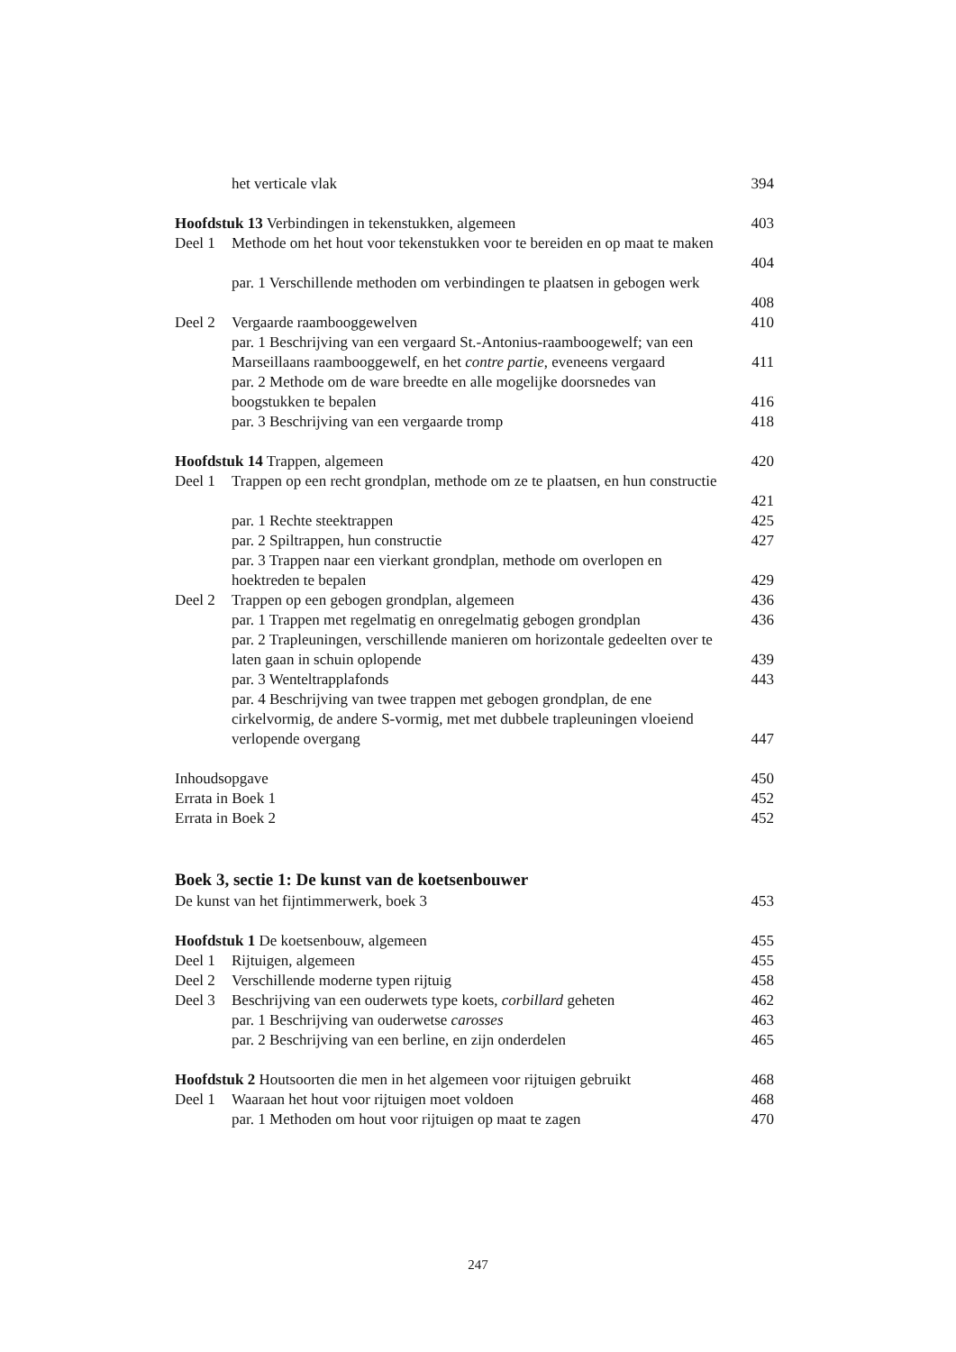het verticale vlak 394
Hoofdstuk 13 Verbindingen in tekenstukken, algemeen
403
Deel 1 Methode om het hout voor tekenstukken voor te bereiden en op maat te maken
404
par. 1 Verschillende methoden om verbindingen te plaatsen in gebogen werk
408
Deel 2 Vergaarde raambooggewelven 410
par. 1 Beschrijving van een vergaard St.-Antonius-raamboogewelf; van een Marseillaans raambooggewelf, en het contre partie, eveneens vergaard
411
par. 2 Methode om de ware breedte en alle mogelijke doorsnedes van boogstukken te bepalen
416
par. 3 Beschrijving van een vergaarde tromp
418
Hoofdstuk 14 Trappen, algemeen 420
Deel 1 Trappen op een recht grondplan, methode om ze te plaatsen, en hun constructie
421
par. 1 Rechte steektrappen 425
par. 2 Spiltrappen, hun constructie
427
par. 3 Trappen naar een vierkant grondplan, methode om overlopen en hoektreden te bepalen
429
Deel 2 Trappen op een gebogen grondplan, algemeen
436
par. 1 Trappen met regelmatig en onregelmatig gebogen grondplan
436
par. 2 Trapleuningen, verschillende manieren om horizontale gedeelten over te laten gaan in schuin oplopende
439
par. 3 Wenteltrapplafonds 443
par. 4 Beschrijving van twee trappen met gebogen grondplan, de ene cirkelvormig, de andere S-vormig, met met dubbele trapleuningen vloeiend verlopende overgang
447
Inhoudsopgave 450
Errata in Boek 1 452
Errata in Boek 2 452
Boek 3, sectie 1: De kunst van de koetsenbouwer
De kunst van het fijntimmerwerk, boek 3
453
Hoofdstuk 1 De koetsenbouw, algemeen
455
Deel 1 Rijtuigen, algemeen 455
Deel 2 Verschillende moderne typen rijtuig
458
Deel 3 Beschrijving van een ouderwets type koets, corbillard geheten
462
par. 1 Beschrijving van ouderwetse carosses
463
par. 2 Beschrijving van een berline, en zijn onderdelen
465
Hoofdstuk 2 Houtsoorten die men in het algemeen voor rijtuigen gebruikt
468
Deel 1 Waaraan het hout voor rijtuigen moet voldoen
468
par. 1 Methoden om hout voor rijtuigen op maat te zagen
470
247